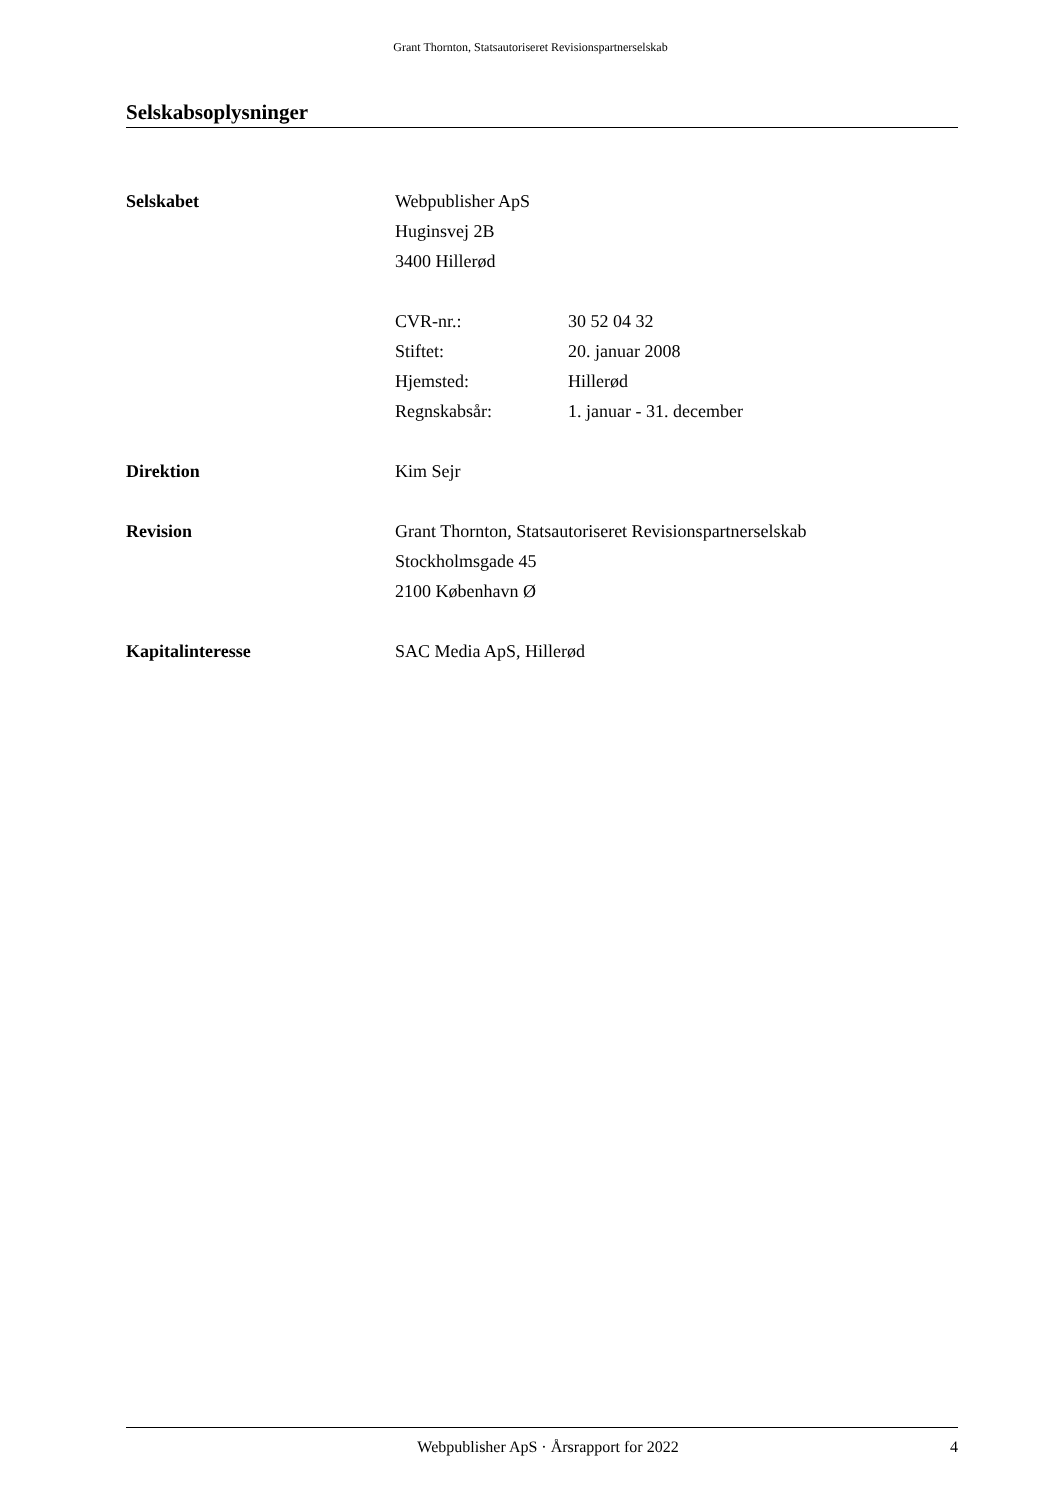Grant Thornton, Statsautoriseret Revisionspartnerselskab
Selskabsoplysninger
Selskabet Webpublisher ApS
Huginsvej 2B
3400 Hillerød
CVR-nr.: 30 52 04 32
Stiftet: 20. januar 2008
Hjemsted: Hillerød
Regnskabsår: 1. januar - 31. december
Direktion Kim Sejr
Revision Grant Thornton, Statsautoriseret Revisionspartnerselskab
Stockholmsgade 45
2100 København Ø
Kapitalinteresse SAC Media ApS, Hillerød
Webpublisher ApS · Årsrapport for 2022
4